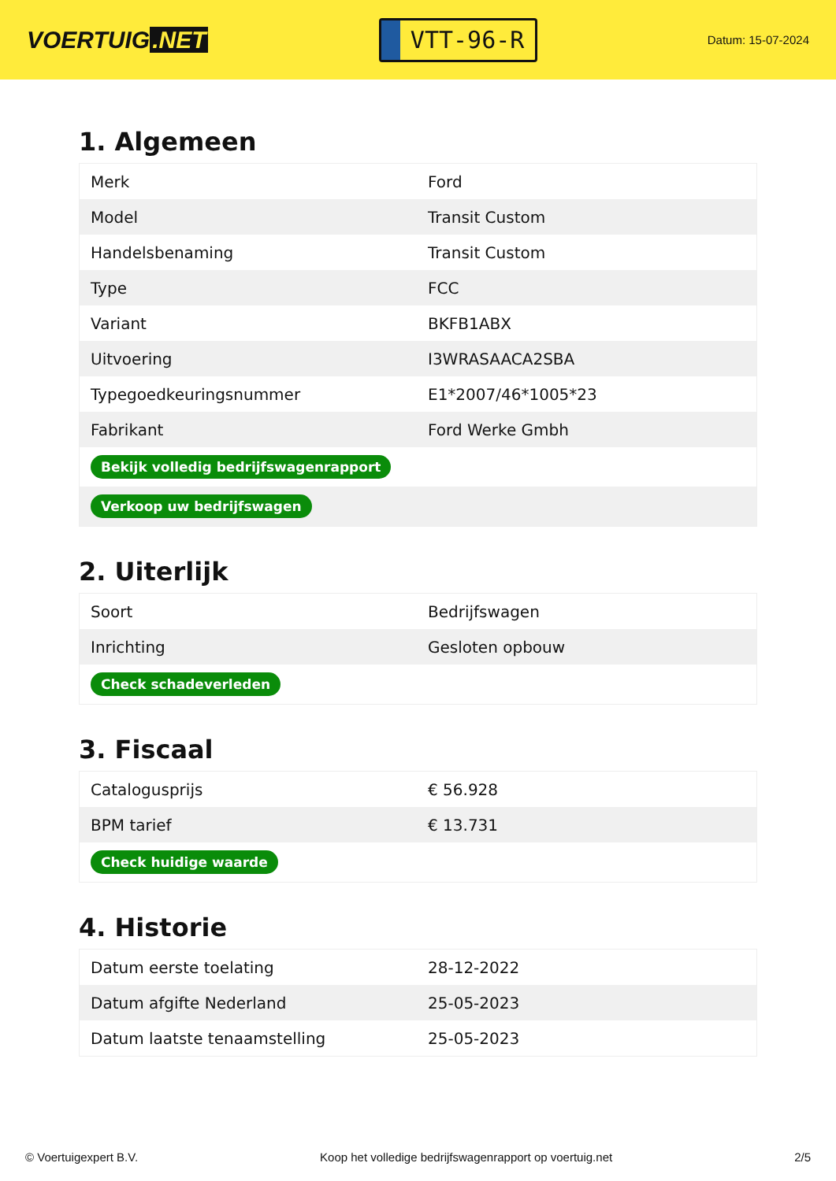VOERTUIG.NET
VTT-96-R
Datum: 15-07-2024
1. Algemeen
| Merk | Ford |
| Model | Transit Custom |
| Handelsbenaming | Transit Custom |
| Type | FCC |
| Variant | BKFB1ABX |
| Uitvoering | I3WRASAACA2SBA |
| Typegoedkeuringsnummer | E1*2007/46*1005*23 |
| Fabrikant | Ford Werke Gmbh |
| Bekijk volledig bedrijfswagenrapport | |
| Verkoop uw bedrijfswagen | |
2. Uiterlijk
| Soort | Bedrijfswagen |
| Inrichting | Gesloten opbouw |
| Check schadeverleden | |
3. Fiscaal
| Catalogusprijs | € 56.928 |
| BPM tarief | € 13.731 |
| Check huidige waarde | |
4. Historie
| Datum eerste toelating | 28-12-2022 |
| Datum afgifte Nederland | 25-05-2023 |
| Datum laatste tenaamstelling | 25-05-2023 |
© Voertuigexpert B.V. Koop het volledige bedrijfswagenrapport op voertuig.net 2/5